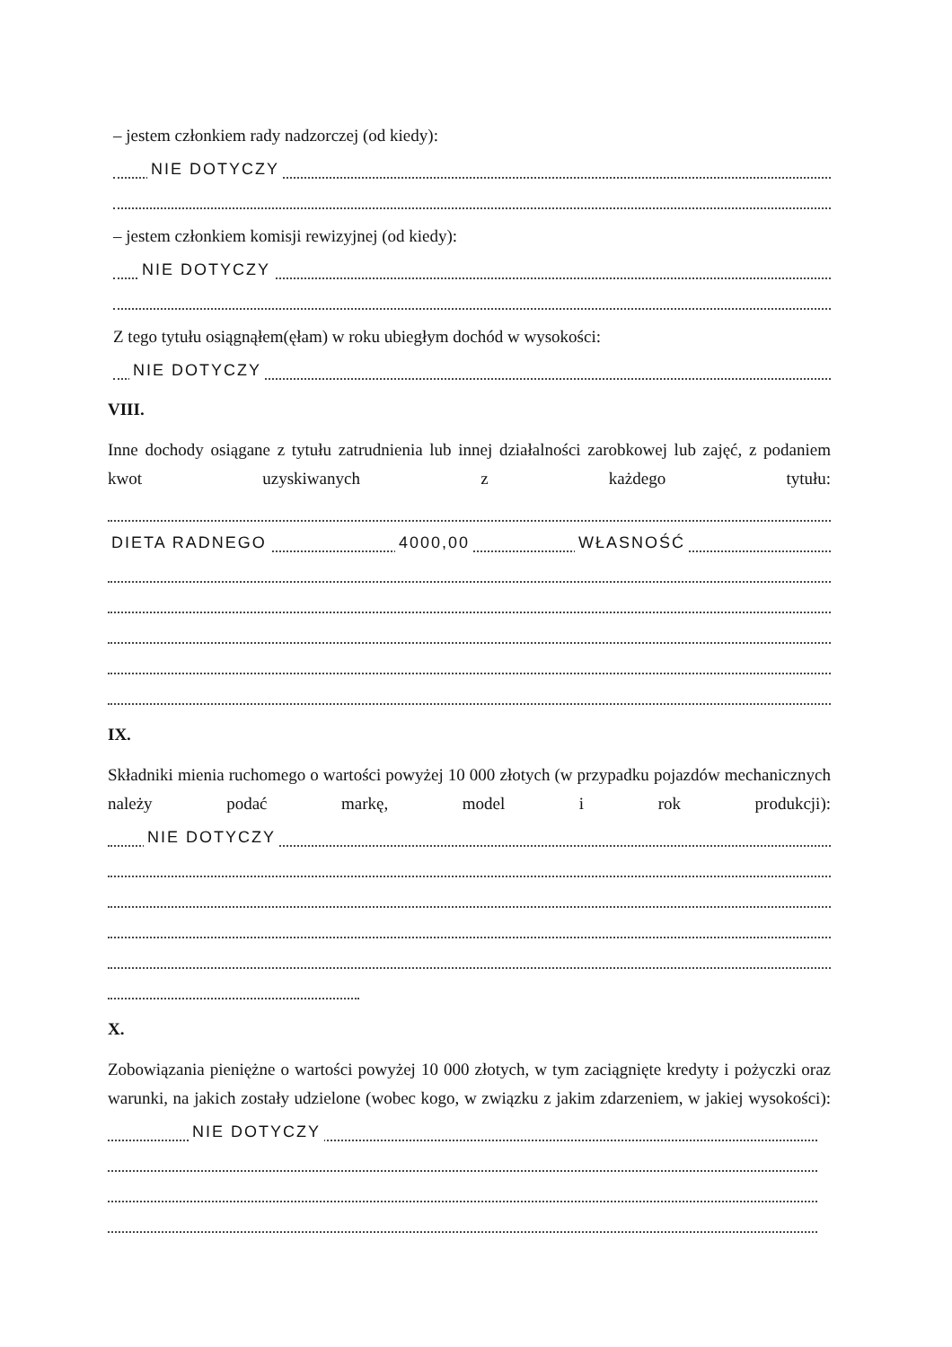– jestem członkiem rady nadzorczej (od kiedy):
NIE DOTYCZY
– jestem członkiem komisji rewizyjnej (od kiedy):
NIE DOTYCZY
Z tego tytułu osiągnąłem(ęłam) w roku ubiegłym dochód w wysokości:
NIE DOTYCZY
VIII.
Inne dochody osiągane z tytułu zatrudnienia lub innej działalności zarobkowej lub zajęć, z podaniem kwot uzyskiwanych z każdego tytułu:
DIETA RADNEGO 4000,00 WŁASNOŚĆ
IX.
Składniki mienia ruchomego o wartości powyżej 10 000 złotych (w przypadku pojazdów mechanicznych należy podać markę, model i rok produkcji):
NIE DOTYCZY
X.
Zobowiązania pieniężne o wartości powyżej 10 000 złotych, w tym zaciągnięte kredyty i pożyczki oraz warunki, na jakich zostały udzielone (wobec kogo, w związku z jakim zdarzeniem, w jakiej wysokości):
NIE DOTYCZY